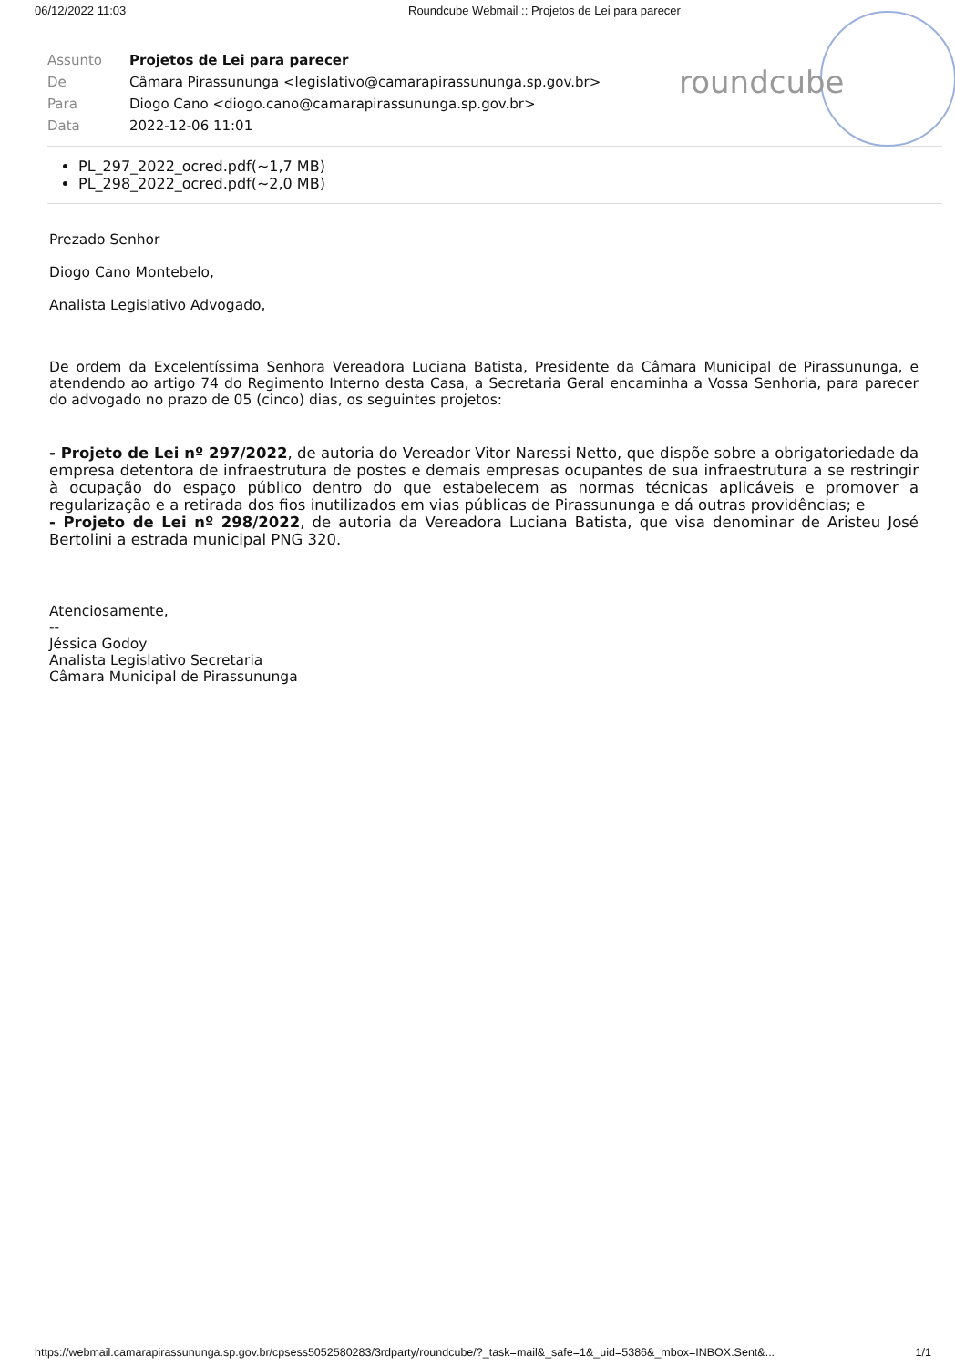06/12/2022 11:03 Roundcube Webmail :: Projetos de Lei para parecer
roundcube
| Assunto | Projetos de Lei para parecer |
| De | Câmara Pirassununga <legislativo@camarapirassununga.sp.gov.br> |
| Para | Diogo Cano <diogo.cano@camarapirassununga.sp.gov.br> |
| Data | 2022-12-06 11:01 |
PL_297_2022_ocred.pdf(~1,7 MB)
PL_298_2022_ocred.pdf(~2,0 MB)
Prezado Senhor
Diogo Cano Montebelo,
Analista Legislativo Advogado,
De ordem da Excelentíssima Senhora Vereadora Luciana Batista, Presidente da Câmara Municipal de Pirassununga, e atendendo ao artigo 74 do Regimento Interno desta Casa, a Secretaria Geral encaminha a Vossa Senhoria, para parecer do advogado no prazo de 05 (cinco) dias, os seguintes projetos:
- Projeto de Lei nº 297/2022, de autoria do Vereador Vitor Naressi Netto, que dispõe sobre a obrigatoriedade da empresa detentora de infraestrutura de postes e demais empresas ocupantes de sua infraestrutura a se restringir à ocupação do espaço público dentro do que estabelecem as normas técnicas aplicáveis e promover a regularização e a retirada dos fios inutilizados em vias públicas de Pirassununga e dá outras providências; e
- Projeto de Lei nº 298/2022, de autoria da Vereadora Luciana Batista, que visa denominar de Aristeu José Bertolini a estrada municipal PNG 320.
Atenciosamente,
--
Jéssica Godoy
Analista Legislativo Secretaria
Câmara Municipal de Pirassununga
https://webmail.camarapirassununga.sp.gov.br/cpsess5052580283/3rdparty/roundcube/?_task=mail&_safe=1&_uid=5386&_mbox=INBOX.Sent&... 1/1